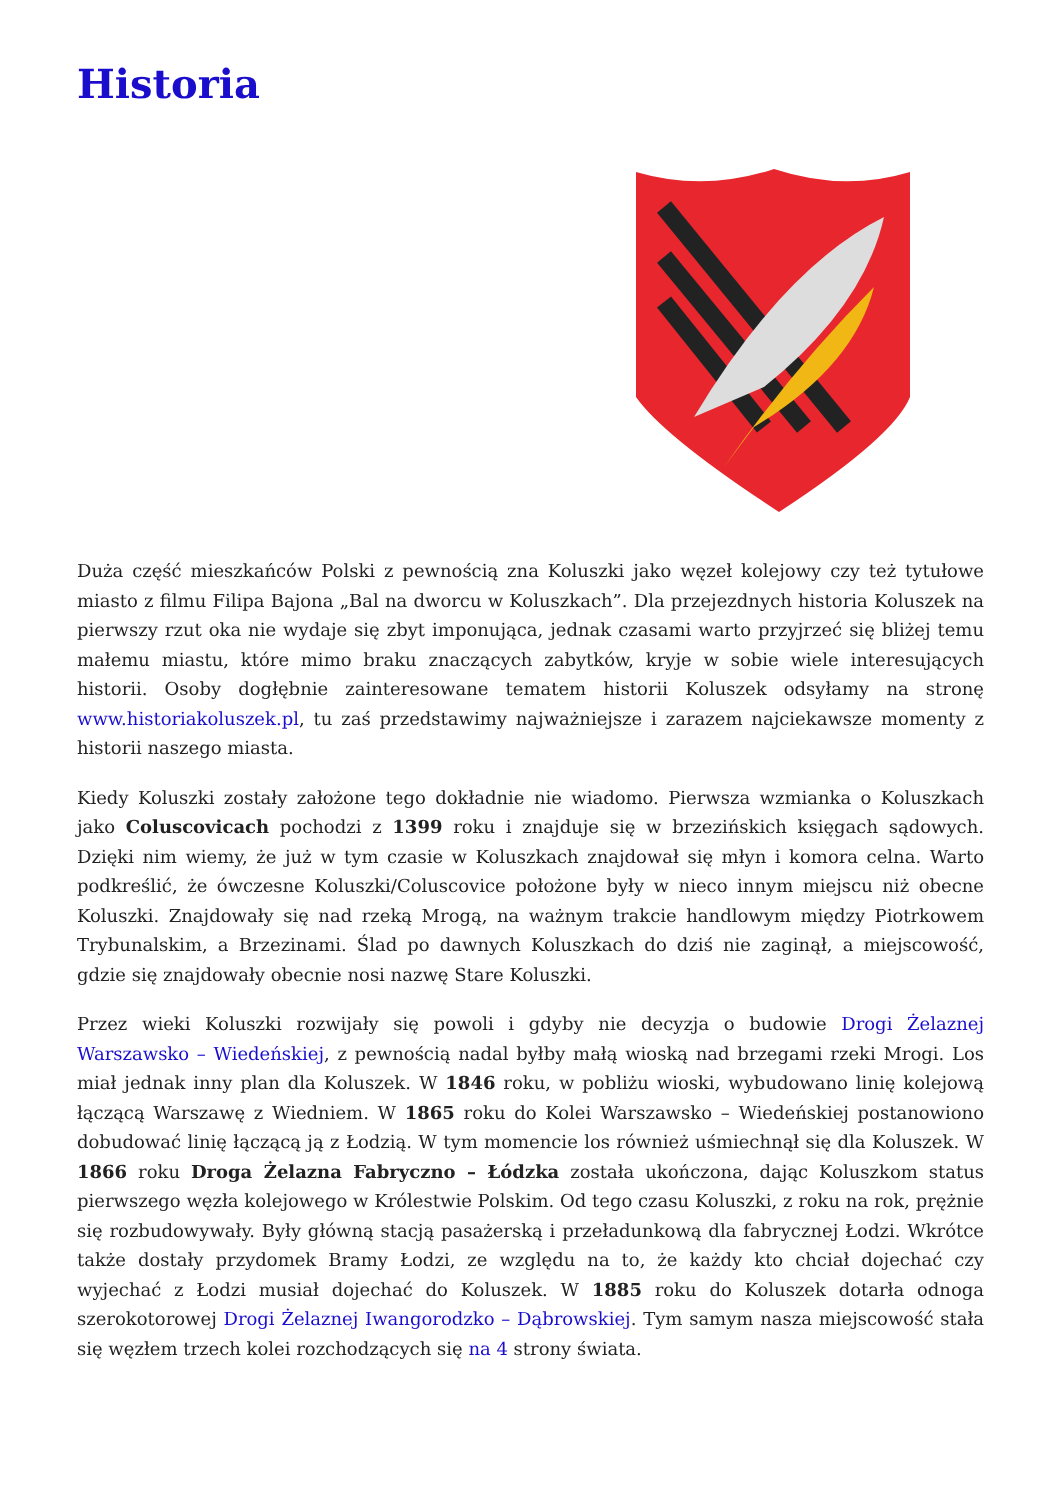Historia
Duża część mieszkańców Polski z pewnością zna Koluszki jako węzeł kolejowy czy też tytułowe miasto z filmu Filipa Bajona „Bal na dworcu w Koluszkach”. Dla przejezdnych historia Koluszek na pierwszy rzut oka nie wydaje się zbyt imponująca, jednak czasami warto przyjrzeć się bliżej temu małemu miastu, które mimo braku znaczących zabytków, kryje w sobie wiele interesujących historii. Osoby dogłębnie zainteresowane tematem historii Koluszek odsyłamy na stronę www.historiakoluszek.pl, tu zaś przedstawimy najważniejsze i zarazem najciekawsze momenty z historii naszego miasta.
Kiedy Koluszki zostały założone tego dokładnie nie wiadomo. Pierwsza wzmianka o Koluszkach jako Coluscovicach pochodzi z 1399 roku i znajduje się w brzezińskich księgach sądowych. Dzięki nim wiemy, że już w tym czasie w Koluszkach znajdował się młyn i komora celna. Warto podkreślić, że ówczesne Koluszki/Coluscovice położone były w nieco innym miejscu niż obecne Koluszki. Znajdowały się nad rzeką Mrogą, na ważnym trakcie handlowym między Piotrkowem Trybunalskim, a Brzezinami. Ślad po dawnych Koluszkach do dziś nie zaginął, a miejscowość, gdzie się znajdowały obecnie nosi nazwę Stare Koluszki.
Przez wieki Koluszki rozwijały się powoli i gdyby nie decyzja o budowie Drogi Żelaznej Warszawsko – Wiedeńskiej, z pewnością nadal byłby małą wioską nad brzegami rzeki Mrogi. Los miał jednak inny plan dla Koluszek. W 1846 roku, w pobliżu wioski, wybudowano linię kolejową łączącą Warszawę z Wiedniem. W 1865 roku do Kolei Warszawsko – Wiedeńskiej postanowiono dobudować linię łączącą ją z Łodzią. W tym momencie los również uśmiechnął się dla Koluszek. W 1866 roku Droga Żelazna Fabryczno – Łódzka została ukończona, dając Koluszkom status pierwszego węzła kolejowego w Królestwie Polskim. Od tego czasu Koluszki, z roku na rok, prężnie się rozbudowywały. Były główną stacją pasażerską i przeładunkową dla fabrycznej Łodzi. Wkrótce także dostały przydomek Bramy Łodzi, ze względu na to, że każdy kto chciał dojechać czy wyjechać z Łodzi musiał dojechać do Koluszek. W 1885 roku do Koluszek dotarła odnoga szerokotorowej Drogi Żelaznej Iwangorodzko – Dąbrowskiej. Tym samym nasza miejscowość stała się węzłem trzech kolei rozchodzących się na 4 strony świata.